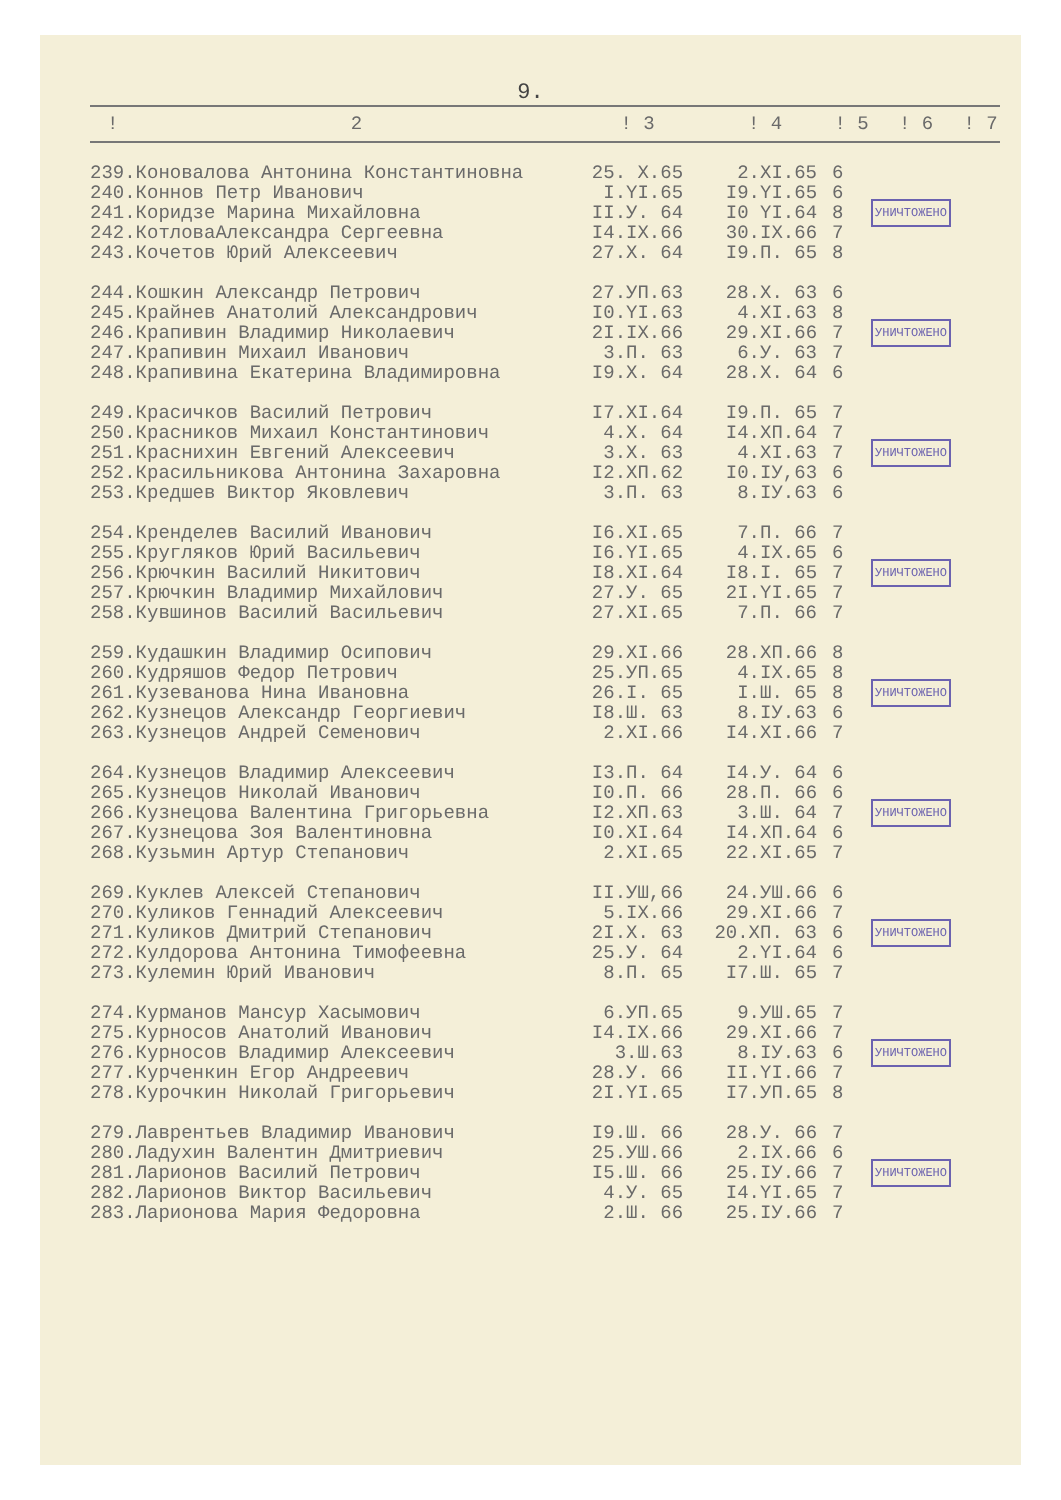9.
| ! | 2 | ! 3 | ! 4 | ! 5 | ! 6 | ! 7 |
| --- | --- | --- | --- | --- | --- | --- |
| 239. | Коновалова Антонина Константиновна | 25. X.65 | 2.XI.65 | 6 | УНИЧТОЖЕНО | |
| 240. | Коннов Петр Иванович | I.YI.65 | I9.YI.65 | 6 | | |
| 241. | Коридзе Марина Михайловна | II.У. 64 | I0 YI.64 | 8 | | |
| 242. | КотловаАлександра Сергеевна | I4.IX.66 | 30.IX.66 | 7 | | |
| 243. | Кочетов Юрий Алексеевич | 27.X. 64 | I9.П. 65 | 8 | | |
| 244. | Кошкин Александр Петрович | 27.УП.63 | 28.X. 63 | 6 | УНИЧТОЖЕНО | |
| 245. | Крайнев Анатолий Александрович | I0.YI.63 | 4.XI.63 | 8 | | |
| 246. | Крапивин Владимир Николаевич | 2I.IX.66 | 29.XI.66 | 7 | | |
| 247. | Крапивин Михаил Иванович | 3.П. 63 | 6.У. 63 | 7 | | |
| 248. | Крапивина Екатерина Владимировна | I9.X. 64 | 28.X. 64 | 6 | | |
| 249. | Красичков Василий Петрович | I7.XI.64 | I9.П. 65 | 7 | УНИЧТОЖЕНО | |
| 250. | Красников Михаил Константинович | 4.X. 64 | I4.XП.64 | 7 | | |
| 251. | Краснихин Евгений Алексеевич | 3.X. 63 | 4.XI.63 | 7 | | |
| 252. | Красильникова Антонина Захаровна | I2.XП.62 | I0.IУ,63 | 6 | | |
| 253. | Кредшев Виктор Яковлевич | 3.П. 63 | 8.IУ.63 | 6 | | |
| 254. | Кренделев Василий Иванович | I6.XI.65 | 7.П. 66 | 7 | УНИЧТОЖЕНО | |
| 255. | Кругляков Юрий Васильевич | I6.YI.65 | 4.IX.65 | 6 | | |
| 256. | Крючкин Василий Никитович | I8.XI.64 | I8.I. 65 | 7 | | |
| 257. | Крючкин Владимир Михайлович | 27.У. 65 | 2I.YI.65 | 7 | | |
| 258. | Кувшинов Василий Васильевич | 27.XI.65 | 7.П. 66 | 7 | | |
| 259. | Кудашкин Владимир Осипович | 29.XI.66 | 28.XП.66 | 8 | УНИЧТОЖЕНО | |
| 260. | Кудряшов Федор Петрович | 25.УП.65 | 4.IX.65 | 8 | | |
| 261. | Кузеванова Нина Ивановна | 26.I. 65 | I.Ш. 65 | 8 | | |
| 262. | Кузнецов Александр Георгиевич | I8.Ш. 63 | 8.IУ.63 | 6 | | |
| 263. | Кузнецов Андрей Семенович | 2.XI.66 | I4.XI.66 | 7 | | |
| 264. | Кузнецов Владимир Алексеевич | I3.П. 64 | I4.У. 64 | 6 | УНИЧТОЖЕНО | |
| 265. | Кузнецов Николай Иванович | I0.П. 66 | 28.П. 66 | 6 | | |
| 266. | Кузнецова Валентина Григорьевна | I2.XП.63 | 3.Ш. 64 | 7 | | |
| 267. | Кузнецова Зоя Валентиновна | I0.XI.64 | I4.XП.64 | 6 | | |
| 268. | Кузьмин Артур Степанович | 2.XI.65 | 22.XI.65 | 7 | | |
| 269. | Куклев Алексей Степанович | II.УШ,66 | 24.УШ.66 | 6 | УНИЧТОЖЕНО | |
| 270. | Куликов Геннадий Алексеевич | 5.IX.66 | 29.XI.66 | 7 | | |
| 271. | Куликов Дмитрий Степанович | 2I.X. 63 | 20.XП. 63 | 6 | | |
| 272. | Кулдорова Антонина Тимофеевна | 25.У. 64 | 2.YI.64 | 6 | | |
| 273. | Кулемин Юрий Иванович | 8.П. 65 | I7.Ш. 65 | 7 | | |
| 274. | Курманов Мансур Хасымович | 6.УП.65 | 9.УШ.65 | 7 | УНИЧТОЖЕНО | |
| 275. | Курносов Анатолий Иванович | I4.IX.66 | 29.XI.66 | 7 | | |
| 276. | Курносов Владимир Алексеевич | 3.Ш.63 | 8.IУ.63 | 6 | | |
| 277. | Курченкин Егор Андреевич | 28.У. 66 | II.YI.66 | 7 | | |
| 278. | Курочкин Николай Григорьевич | 2I.YI.65 | I7.УП.65 | 8 | | |
| 279. | Лаврентьев Владимир Иванович | I9.Ш. 66 | 28.У. 66 | 7 | УНИЧТОЖЕНО | |
| 280. | Ладухин Валентин Дмитриевич | 25.УШ.66 | 2.IX.66 | 6 | | |
| 281. | Ларионов Василий Петрович | I5.Ш. 66 | 25.IУ.66 | 7 | | |
| 282. | Ларионов Виктор Васильевич | 4.У. 65 | I4.YI.65 | 7 | | |
| 283. | Ларионова Мария Федоровна | 2.Ш. 66 | 25.IУ.66 | 7 | | |